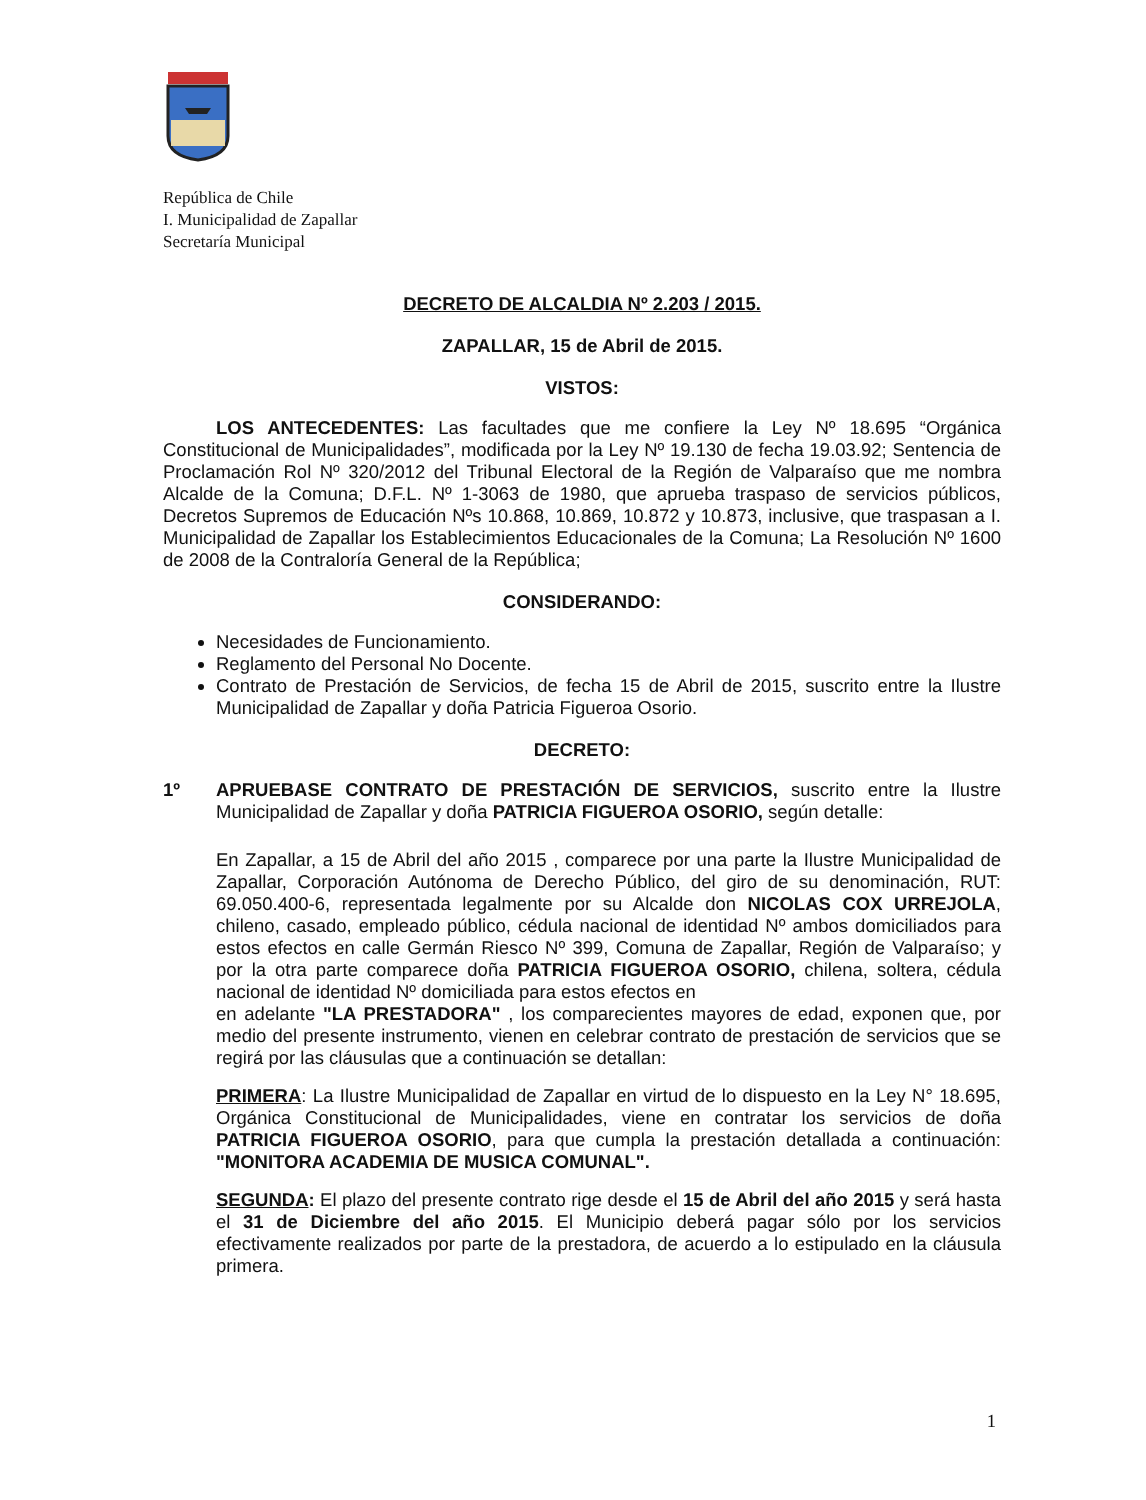República de Chile
I. Municipalidad de Zapallar
Secretaría Municipal
DECRETO DE ALCALDIA Nº 2.203 / 2015.
ZAPALLAR, 15 de Abril de 2015.
VISTOS:
LOS ANTECEDENTES: Las facultades que me confiere la Ley Nº 18.695 “Orgánica Constitucional de Municipalidades”, modificada por la Ley Nº 19.130 de fecha 19.03.92; Sentencia de Proclamación Rol Nº 320/2012 del Tribunal Electoral de la Región de Valparaíso que me nombra Alcalde de la Comuna; D.F.L. Nº 1-3063 de 1980, que aprueba traspaso de servicios públicos, Decretos Supremos de Educación Nºs 10.868, 10.869, 10.872 y 10.873, inclusive, que traspasan a I. Municipalidad de Zapallar los Establecimientos Educacionales de la Comuna; La Resolución Nº 1600 de 2008 de la Contraloría General de la República;
CONSIDERANDO:
Necesidades de Funcionamiento.
Reglamento del Personal No Docente.
Contrato de Prestación de Servicios, de fecha 15 de Abril de 2015, suscrito entre la Ilustre Municipalidad de Zapallar y doña Patricia Figueroa Osorio.
DECRETO:
1º APRUEBASE CONTRATO DE PRESTACIÓN DE SERVICIOS, suscrito entre la Ilustre Municipalidad de Zapallar y doña PATRICIA FIGUEROA OSORIO, según detalle:
En Zapallar, a 15 de Abril del año 2015 , comparece por una parte la Ilustre Municipalidad de Zapallar, Corporación Autónoma de Derecho Público, del giro de su denominación, RUT: 69.050.400-6, representada legalmente por su Alcalde don NICOLAS COX URREJOLA, chileno, casado, empleado público, cédula nacional de identidad Nº ambos domiciliados para estos efectos en calle Germán Riesco Nº 399, Comuna de Zapallar, Región de Valparaíso; y por la otra parte comparece doña PATRICIA FIGUEROA OSORIO, chilena, soltera, cédula nacional de identidad Nº domiciliada para estos efectos en
en adelante "LA PRESTADORA" , los comparecientes mayores de edad, exponen que, por medio del presente instrumento, vienen en celebrar contrato de prestación de servicios que se regirá por las cláusulas que a continuación se detallan:
PRIMERA: La Ilustre Municipalidad de Zapallar en virtud de lo dispuesto en la Ley N° 18.695, Orgánica Constitucional de Municipalidades, viene en contratar los servicios de doña PATRICIA FIGUEROA OSORIO, para que cumpla la prestación detallada a continuación: "MONITORA ACADEMIA DE MUSICA COMUNAL".
SEGUNDA: El plazo del presente contrato rige desde el 15 de Abril del año 2015 y será hasta el 31 de Diciembre del año 2015. El Municipio deberá pagar sólo por los servicios efectivamente realizados por parte de la prestadora, de acuerdo a lo estipulado en la cláusula primera.
1